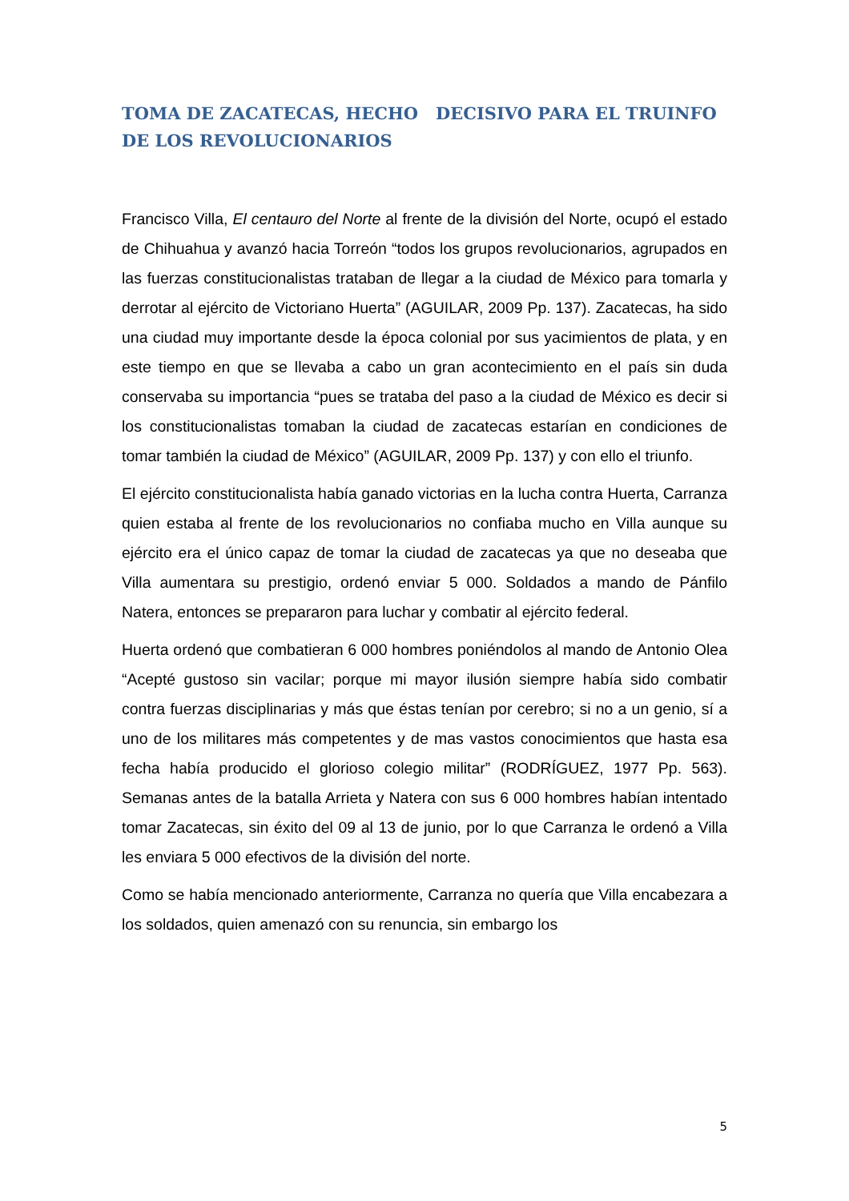TOMA DE ZACATECAS, HECHO DECISIVO PARA EL TRUINFO DE LOS REVOLUCIONARIOS
Francisco Villa, El centauro del Norte al frente de la división del Norte, ocupó el estado de Chihuahua y avanzó hacia Torreón “todos los grupos revolucionarios, agrupados en las fuerzas constitucionalistas trataban de llegar a la ciudad de México para tomarla y derrotar al ejército de Victoriano Huerta” (AGUILAR, 2009 Pp. 137). Zacatecas, ha sido una ciudad muy importante desde la época colonial por sus yacimientos de plata, y en este tiempo en que se llevaba a cabo un gran acontecimiento en el país sin duda conservaba su importancia “pues se trataba del paso a la ciudad de México es decir si los constitucionalistas tomaban la ciudad de zacatecas estarían en condiciones de tomar también la ciudad de México” (AGUILAR, 2009 Pp. 137) y con ello el triunfo.
El ejército constitucionalista había ganado victorias en la lucha contra Huerta, Carranza quien estaba al frente de los revolucionarios no confiaba mucho en Villa aunque su ejército era el único capaz de tomar la ciudad de zacatecas ya que no deseaba que Villa aumentara su prestigio, ordenó enviar 5 000. Soldados a mando de Pánfilo Natera, entonces se prepararon para luchar y combatir al ejército federal.
Huerta ordenó que combatieran 6 000 hombres poniéndolos al mando de Antonio Olea “Acepté gustoso sin vacilar; porque mi mayor ilusión siempre había sido combatir contra fuerzas disciplinarias y más que éstas tenían por cerebro; si no a un genio, sí a uno de los militares más competentes y de mas vastos conocimientos que hasta esa fecha había producido el glorioso colegio militar” (RODRÍGUEZ, 1977 Pp. 563). Semanas antes de la batalla Arrieta y Natera con sus 6 000 hombres habían intentado tomar Zacatecas, sin éxito del 09 al 13 de junio, por lo que Carranza le ordenó a Villa les enviara 5 000 efectivos de la división del norte.
Como se había mencionado anteriormente, Carranza no quería que Villa encabezara a los soldados, quien amenazó con su renuncia, sin embargo los
5